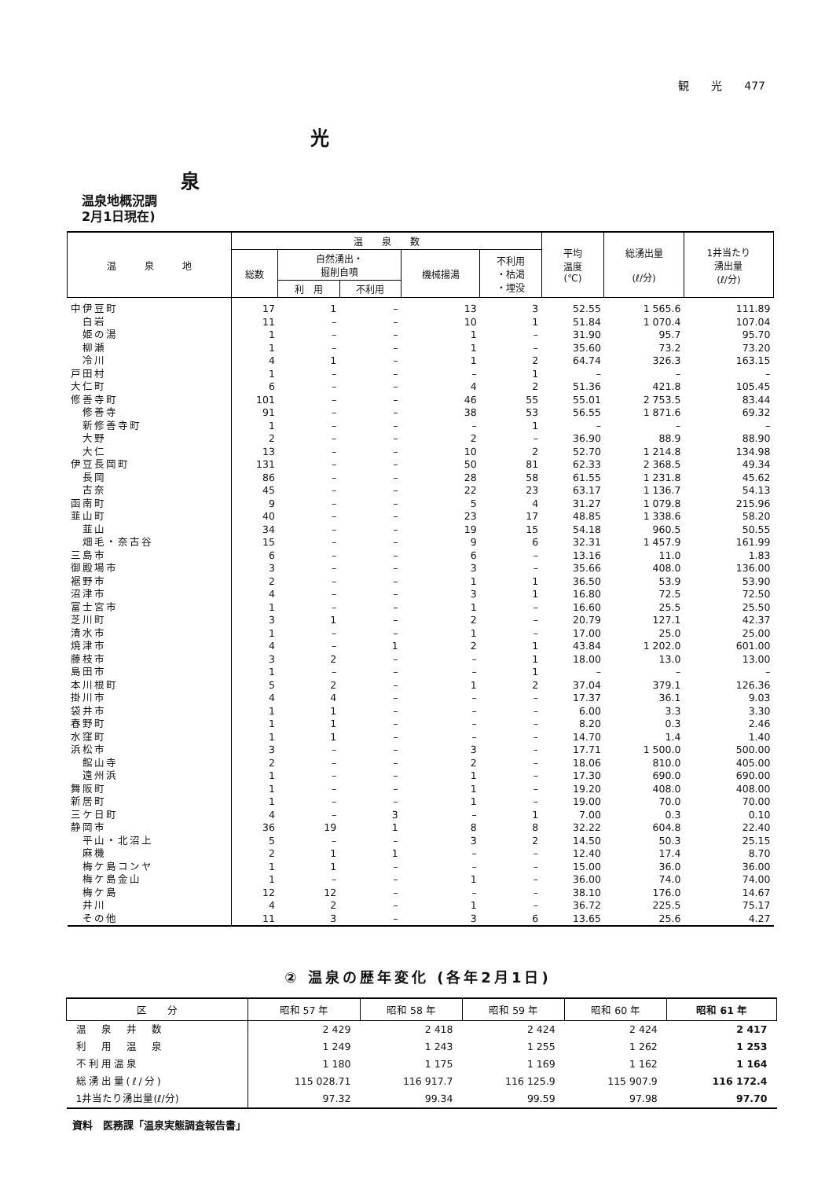観　　光　　477
光
泉
温泉地概況調
2月1日現在)
| 温 泉 地 | 温 泉 数 | | | | | 平均 温度 (℃) | 総湧出量 (ℓ/分) | 1井当たり 湧出量 (ℓ/分) |
| --- | --- | --- | --- | --- | --- | --- | --- | --- |
| | 総数 | 自然湧出・ 掘削自噴 | | 機械揚湯 | 不利用 ・枯渇 ・埋没 | | | |
| | | 利 用 | 不利用 | | | | | |
| 中伊豆町 | 17 | 1 | – | 13 | 3 | 52.55 | 1 565.6 | 111.89 |
| 白岩 | 11 | – | – | 10 | 1 | 51.84 | 1 070.4 | 107.04 |
| 姫の湯 | 1 | – | – | 1 | – | 31.90 | 95.7 | 95.70 |
| 柳瀬 | 1 | – | – | 1 | – | 35.60 | 73.2 | 73.20 |
| 冷川 | 4 | 1 | – | 1 | 2 | 64.74 | 326.3 | 163.15 |
| 戸田村 | 1 | – | – | – | 1 | – | – | – |
| 大仁町 | 6 | – | – | 4 | 2 | 51.36 | 421.8 | 105.45 |
| 修善寺町 | 101 | – | – | 46 | 55 | 55.01 | 2 753.5 | 83.44 |
| 修善寺 | 91 | – | – | 38 | 53 | 56.55 | 1 871.6 | 69.32 |
| 新修善寺町 | 1 | – | – | – | 1 | – | – | – |
| 大野 | 2 | – | – | 2 | – | 36.90 | 88.9 | 88.90 |
| 大仁 | 13 | – | – | 10 | 2 | 52.70 | 1 214.8 | 134.98 |
| 伊豆長岡町 | 131 | – | – | 50 | 81 | 62.33 | 2 368.5 | 49.34 |
| 長岡 | 86 | – | – | 28 | 58 | 61.55 | 1 231.8 | 45.62 |
| 古奈 | 45 | – | – | 22 | 23 | 63.17 | 1 136.7 | 54.13 |
| 函南町 | 9 | – | – | 5 | 4 | 31.27 | 1 079.8 | 215.96 |
| 韮山町 | 40 | – | – | 23 | 17 | 48.85 | 1 338.6 | 58.20 |
| 韮山 | 34 | – | – | 19 | 15 | 54.18 | 960.5 | 50.55 |
| 畑毛・奈古谷 | 15 | – | – | 9 | 6 | 32.31 | 1 457.9 | 161.99 |
| 三島市 | 6 | – | – | 6 | – | 13.16 | 11.0 | 1.83 |
| 御殿場市 | 3 | – | – | 3 | – | 35.66 | 408.0 | 136.00 |
| 裾野市 | 2 | – | – | 1 | 1 | 36.50 | 53.9 | 53.90 |
| 沼津市 | 4 | – | – | 3 | 1 | 16.80 | 72.5 | 72.50 |
| 富士宮市 | 1 | – | – | 1 | – | 16.60 | 25.5 | 25.50 |
| 芝川町 | 3 | 1 | – | 2 | – | 20.79 | 127.1 | 42.37 |
| 清水市 | 1 | – | – | 1 | – | 17.00 | 25.0 | 25.00 |
| 焼津市 | 4 | – | 1 | 2 | 1 | 43.84 | 1 202.0 | 601.00 |
| 藤枝市 | 3 | 2 | – | – | 1 | 18.00 | 13.0 | 13.00 |
| 島田市 | 1 | – | – | – | 1 | – | – | – |
| 本川根町 | 5 | 2 | – | 1 | 2 | 37.04 | 379.1 | 126.36 |
| 掛川市 | 4 | 4 | – | – | – | 17.37 | 36.1 | 9.03 |
| 袋井市 | 1 | 1 | – | – | – | 6.00 | 3.3 | 3.30 |
| 春野町 | 1 | 1 | – | – | – | 8.20 | 0.3 | 2.46 |
| 水窪町 | 1 | 1 | – | – | – | 14.70 | 1.4 | 1.40 |
| 浜松市 | 3 | – | – | 3 | – | 17.71 | 1 500.0 | 500.00 |
| 館山寺 | 2 | – | – | 2 | – | 18.06 | 810.0 | 405.00 |
| 遠州浜 | 1 | – | – | 1 | – | 17.30 | 690.0 | 690.00 |
| 舞阪町 | 1 | – | – | 1 | – | 19.20 | 408.0 | 408.00 |
| 新居町 | 1 | – | – | 1 | – | 19.00 | 70.0 | 70.00 |
| 三ケ日町 | 4 | – | 3 | – | 1 | 7.00 | 0.3 | 0.10 |
| 静岡市 | 36 | 19 | 1 | 8 | 8 | 32.22 | 604.8 | 22.40 |
| 平山・北沼上 | 5 | – | – | 3 | 2 | 14.50 | 50.3 | 25.15 |
| 麻機 | 2 | 1 | 1 | – | – | 12.40 | 17.4 | 8.70 |
| 梅ケ島コンヤ | 1 | 1 | – | – | – | 15.00 | 36.0 | 36.00 |
| 梅ケ島金山 | 1 | – | – | 1 | – | 36.00 | 74.0 | 74.00 |
| 梅ケ島 | 12 | 12 | – | – | – | 38.10 | 176.0 | 14.67 |
| 井川 | 4 | 2 | – | 1 | – | 36.72 | 225.5 | 75.17 |
| その他 | 11 | 3 | – | 3 | 6 | 13.65 | 25.6 | 4.27 |
② 温泉の歴年変化 (各年2月1日)
| 区 分 | 昭和 57 年 | 昭和 58 年 | 昭和 59 年 | 昭和 60 年 | 昭和 61 年 |
| --- | --- | --- | --- | --- | --- |
| 温 泉 井 数 | 2 429 | 2 418 | 2 424 | 2 424 | 2 417 |
| 利 用 温 泉 | 1 249 | 1 243 | 1 255 | 1 262 | 1 253 |
| 不利用温泉 | 1 180 | 1 175 | 1 169 | 1 162 | 1 164 |
| 総湧出量(ℓ/分) | 115 028.71 | 116 917.7 | 116 125.9 | 115 907.9 | 116 172.4 |
| 1井当たり湧出量(ℓ/分) | 97.32 | 99.34 | 99.59 | 97.98 | 97.70 |
資料　医務課「温泉実態調査報告書」